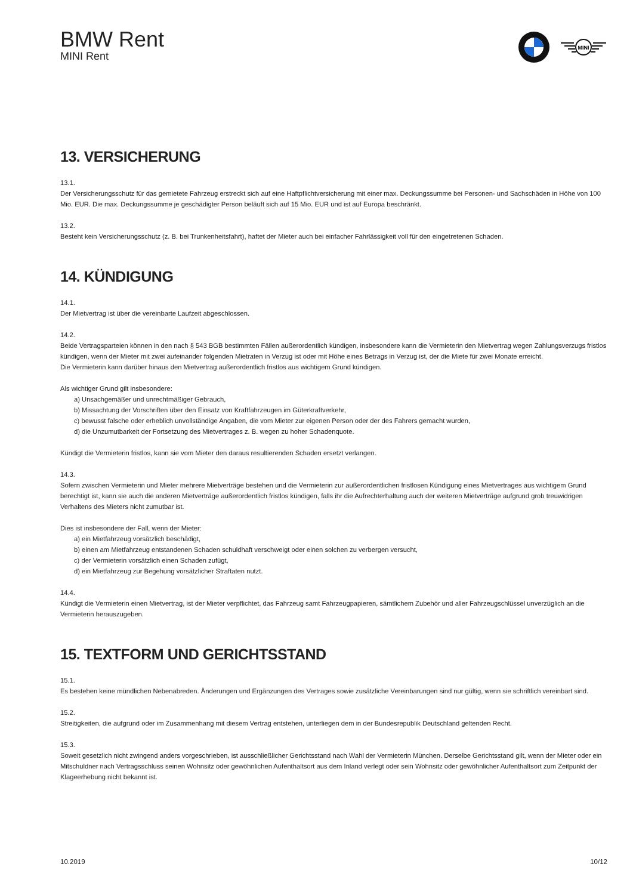BMW Rent
MINI Rent
MINI
13. VERSICHERUNG
13.1.
Der Versicherungsschutz für das gemietete Fahrzeug erstreckt sich auf eine Haftpflichtversicherung mit einer max. Deckungssumme bei Personen- und Sachschäden in Höhe von 100 Mio. EUR. Die max. Deckungssumme je geschädigter Person beläuft sich auf 15 Mio. EUR und ist auf Europa beschränkt.
13.2.
Besteht kein Versicherungsschutz (z. B. bei Trunkenheitsfahrt), haftet der Mieter auch bei einfacher Fahrlässigkeit voll für den eingetretenen Schaden.
14. KÜNDIGUNG
14.1.
Der Mietvertrag ist über die vereinbarte Laufzeit abgeschlossen.
14.2.
Beide Vertragsparteien können in den nach § 543 BGB bestimmten Fällen außerordentlich kündigen, insbesondere kann die Vermieterin den Mietvertrag wegen Zahlungsverzugs fristlos kündigen, wenn der Mieter mit zwei aufeinander folgenden Mietraten in Verzug ist oder mit Höhe eines Betrags in Verzug ist, der die Miete für zwei Monate erreicht.
Die Vermieterin kann darüber hinaus den Mietvertrag außerordentlich fristlos aus wichtigem Grund kündigen.
Als wichtiger Grund gilt insbesondere:
a) Unsachgemäßer und unrechtmäßiger Gebrauch,
b) Missachtung der Vorschriften über den Einsatz von Kraftfahrzeugen im Güterkraftverkehr,
c) bewusst falsche oder erheblich unvollständige Angaben, die vom Mieter zur eigenen Person oder der des Fahrers gemacht wurden,
d) die Unzumutbarkeit der Fortsetzung des Mietvertrages z. B. wegen zu hoher Schadenquote.
Kündigt die Vermieterin fristlos, kann sie vom Mieter den daraus resultierenden Schaden ersetzt verlangen.
14.3.
Sofern zwischen Vermieterin und Mieter mehrere Mietverträge bestehen und die Vermieterin zur außerordentlichen fristlosen Kündigung eines Mietvertrages aus wichtigem Grund berechtigt ist, kann sie auch die anderen Mietverträge außerordentlich fristlos kündigen, falls ihr die Aufrechterhaltung auch der weiteren Mietverträge aufgrund grob treuwidrigen Verhaltens des Mieters nicht zumutbar ist.
Dies ist insbesondere der Fall, wenn der Mieter:
a) ein Mietfahrzeug vorsätzlich beschädigt,
b) einen am Mietfahrzeug entstandenen Schaden schuldhaft verschweigt oder einen solchen zu verbergen versucht,
c) der Vermieterin vorsätzlich einen Schaden zufügt,
d) ein Mietfahrzeug zur Begehung vorsätzlicher Straftaten nutzt.
14.4.
Kündigt die Vermieterin einen Mietvertrag, ist der Mieter verpflichtet, das Fahrzeug samt Fahrzeugpapieren, sämtlichem Zubehör und aller Fahrzeugschlüssel unverzüglich an die Vermieterin herauszugeben.
15. TEXTFORM UND GERICHTSSTAND
15.1.
Es bestehen keine mündlichen Nebenabreden. Änderungen und Ergänzungen des Vertrages sowie zusätzliche Vereinbarungen sind nur gültig, wenn sie schriftlich vereinbart sind.
15.2.
Streitigkeiten, die aufgrund oder im Zusammenhang mit diesem Vertrag entstehen, unterliegen dem in der Bundesrepublik Deutschland geltenden Recht.
15.3.
Soweit gesetzlich nicht zwingend anders vorgeschrieben, ist ausschließlicher Gerichtsstand nach Wahl der Vermieterin München. Derselbe Gerichtsstand gilt, wenn der Mieter oder ein Mitschuldner nach Vertragsschluss seinen Wohnsitz oder gewöhnlichen Aufenthaltsort aus dem Inland verlegt oder sein Wohnsitz oder gewöhnlicher Aufenthaltsort zum Zeitpunkt der Klageerhebung nicht bekannt ist.
10.2019 10/12